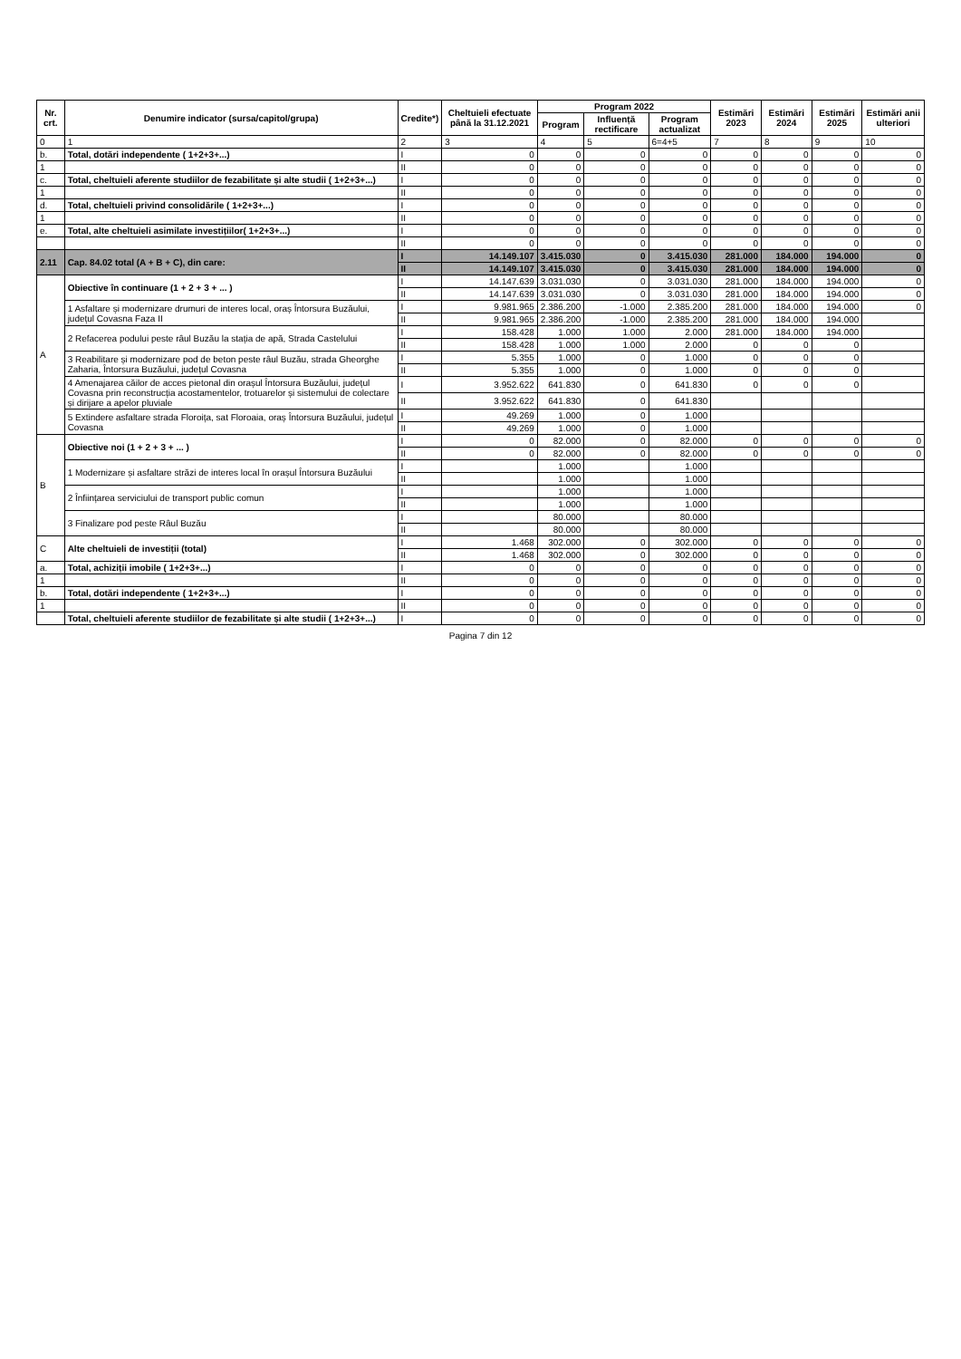| Nr. crt. | Denumire indicator (sursa/capitol/grupa) | Credite*) | Cheltuieli efectuate până la 31.12.2021 | Program 2022 | | | Estimări 2023 | Estimări 2024 | Estimări 2025 | Estimări anii ulteriori |
| --- | --- | --- | --- | --- | --- | --- | --- | --- | --- | --- |
| | | | | Program | Influență rectificare | Program actualizat | | | | |
| 0 | 1 | 2 | 3 | 4 | 5 | 6=4+5 | 7 | 8 | 9 | 10 |
| b. | Total, dotări independente ( 1+2+3+...) | I | 0 | 0 | 0 | 0 | 0 | 0 | 0 | 0 |
| 1 | | II | 0 | 0 | 0 | 0 | 0 | 0 | 0 | 0 |
| c. | Total, cheltuieli aferente studiilor de fezabilitate și alte studii ( 1+2+3+...) | I | 0 | 0 | 0 | 0 | 0 | 0 | 0 | 0 |
| 1 | | II | 0 | 0 | 0 | 0 | 0 | 0 | 0 | 0 |
| d. | Total, cheltuieli privind consolidările ( 1+2+3+...) | I | 0 | 0 | 0 | 0 | 0 | 0 | 0 | 0 |
| 1 | | II | 0 | 0 | 0 | 0 | 0 | 0 | 0 | 0 |
| e. | Total, alte cheltuieli asimilate investițiilor( 1+2+3+...) | I | 0 | 0 | 0 | 0 | 0 | 0 | 0 | 0 |
| | | II | 0 | 0 | 0 | 0 | 0 | 0 | 0 | 0 |
| 2.11 | Cap. 84.02 total (A + B + C), din care: | I | 14.149.107 | 3.415.030 | 0 | 3.415.030 | 281.000 | 184.000 | 194.000 | 0 |
| | | II | 14.149.107 | 3.415.030 | 0 | 3.415.030 | 281.000 | 184.000 | 194.000 | 0 |
| A | Obiective în continuare (1 + 2 + 3 + ... ) | I | 14.147.639 | 3.031.030 | 0 | 3.031.030 | 281.000 | 184.000 | 194.000 | 0 |
| | | II | 14.147.639 | 3.031.030 | 0 | 3.031.030 | 281.000 | 184.000 | 194.000 | 0 |
| | 1 Asfaltare și modernizare drumuri de interes local, oraș Întorsura Buzăului, județul Covasna Faza II | I | 9.981.965 | 2.386.200 | -1.000 | 2.385.200 | 281.000 | 184.000 | 194.000 | 0 |
| | | II | 9.981.965 | 2.386.200 | -1.000 | 2.385.200 | 281.000 | 184.000 | 194.000 | |
| | 2 Refacerea podului peste râul Buzău la stația de apă, Strada Castelului | I | 158.428 | 1.000 | 1.000 | 2.000 | 281.000 | 184.000 | 194.000 | |
| | | II | 158.428 | 1.000 | 1.000 | 2.000 | 0 | 0 | 0 | |
| | 3 Reabilitare și modernizare pod de beton peste râul Buzău, strada Gheorghe Zaharia, Întorsura Buzăului, județul Covasna | I | 5.355 | 1.000 | 0 | 1.000 | 0 | 0 | 0 | |
| | | II | 5.355 | 1.000 | 0 | 1.000 | 0 | 0 | 0 | |
| | 4 Amenajarea căilor de acces pietonal din orașul Întorsura Buzăului, județul Covasna prin reconstrucția acostamentelor, trotuarelor și sistemului de colectare și dirijare a apelor pluviale | I | 3.952.622 | 641.830 | 0 | 641.830 | 0 | 0 | 0 | |
| | | II | 3.952.622 | 641.830 | 0 | 641.830 | | | | |
| | 5 Extindere asfaltare strada Floroița, sat Floroaia, oraș Întorsura Buzăului, județul Covasna | I | 49.269 | 1.000 | 0 | 1.000 | | | | |
| | | II | 49.269 | 1.000 | 0 | 1.000 | | | | |
| B | Obiective noi (1 + 2 + 3 + ... ) | I | 0 | 82.000 | 0 | 82.000 | 0 | 0 | 0 | 0 |
| | | II | 0 | 82.000 | 0 | 82.000 | 0 | 0 | 0 | 0 |
| | 1 Modernizare și asfaltare străzi de interes local în orașul Întorsura Buzăului | I | | 1.000 | | 1.000 | | | | |
| | | II | | 1.000 | | 1.000 | | | | |
| | 2 Înființarea serviciului de transport public comun | I | | 1.000 | | 1.000 | | | | |
| | | II | | 1.000 | | 1.000 | | | | |
| | 3 Finalizare pod peste Râul Buzău | I | | 80.000 | | 80.000 | | | | |
| | | II | | 80.000 | | 80.000 | | | | |
| C | Alte cheltuieli de investiții (total) | I | 1.468 | 302.000 | 0 | 302.000 | 0 | 0 | 0 | 0 |
| | | II | 1.468 | 302.000 | 0 | 302.000 | 0 | 0 | 0 | 0 |
| a. | Total, achiziții imobile ( 1+2+3+...) | I | 0 | 0 | 0 | 0 | 0 | 0 | 0 | 0 |
| 1 | | II | 0 | 0 | 0 | 0 | 0 | 0 | 0 | 0 |
| b. | Total, dotări independente ( 1+2+3+...) | I | 0 | 0 | 0 | 0 | 0 | 0 | 0 | 0 |
| 1 | | II | 0 | 0 | 0 | 0 | 0 | 0 | 0 | 0 |
| | Total, cheltuieli aferente studiilor de fezabilitate și alte studii ( 1+2+3+...) | I | 0 | 0 | 0 | 0 | 0 | 0 | 0 | 0 |
Pagina 7 din 12